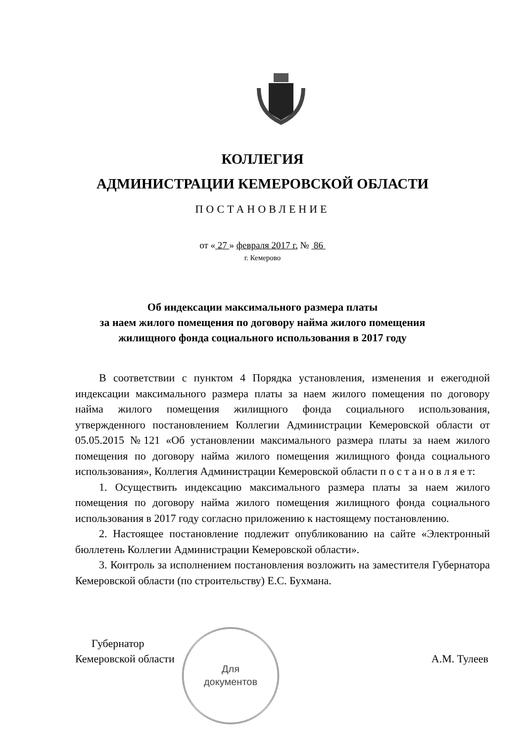КОЛЛЕГИЯ
АДМИНИСТРАЦИИ КЕМЕРОВСКОЙ ОБЛАСТИ
ПОСТАНОВЛЕНИЕ
от « 27 » февраля 2017 г. № 86
г. Кемерово
Об индексации максимального размера платы
за наем жилого помещения по договору найма жилого помещения
жилищного фонда социального использования в 2017 году
В соответствии с пунктом 4 Порядка установления, изменения и ежегодной индексации максимального размера платы за наем жилого помещения по договору найма жилого помещения жилищного фонда социального использования, утвержденного постановлением Коллегии Администрации Кемеровской области от 05.05.2015 №121 «Об установлении максимального размера платы за наем жилого помещения по договору найма жилого помещения жилищного фонда социального использования», Коллегия Администрации Кемеровской области п о с т а н о в л я е т:
1. Осуществить индексацию максимального размера платы за наем жилого помещения по договору найма жилого помещения жилищного фонда социального использования в 2017 году согласно приложению к настоящему постановлению.
2. Настоящее постановление подлежит опубликованию на сайте «Электронный бюллетень Коллегии Администрации Кемеровской области».
3. Контроль за исполнением постановления возложить на заместителя Губернатора Кемеровской области (по строительству) Е.С. Бухмана.
Губернатор
Кемеровской области
А.М. Тулеев
Для
документов